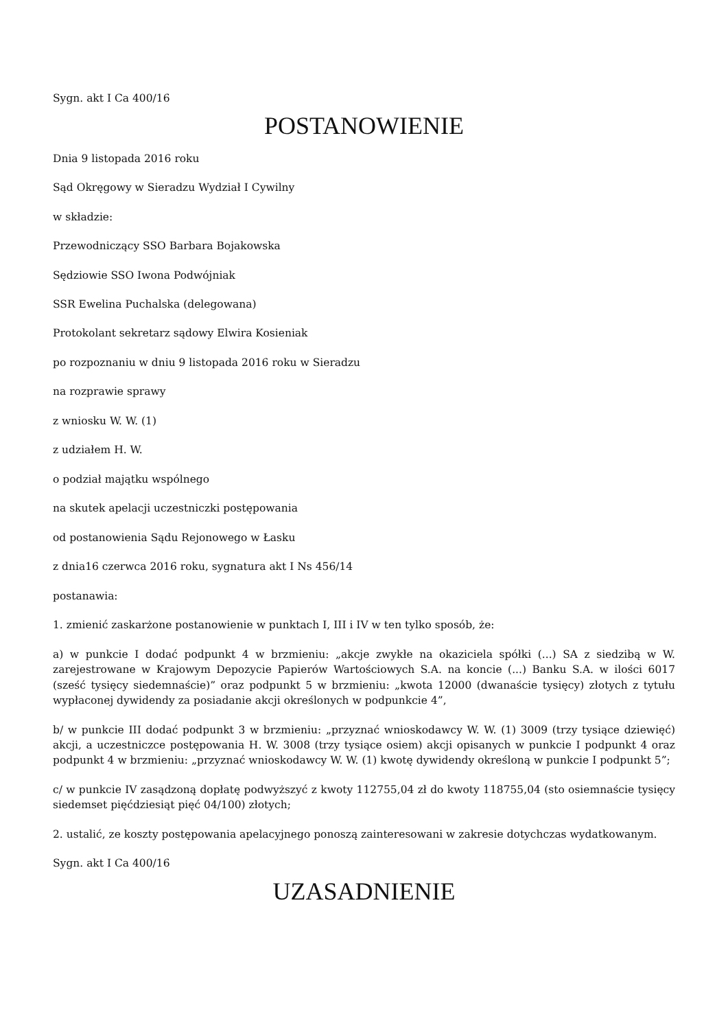Sygn. akt I Ca 400/16
POSTANOWIENIE
Dnia 9 listopada 2016 roku
Sąd Okręgowy w Sieradzu Wydział I Cywilny
w składzie:
Przewodniczący SSO Barbara Bojakowska
Sędziowie SSO Iwona Podwójniak
SSR Ewelina Puchalska (delegowana)
Protokolant sekretarz sądowy Elwira Kosieniak
po rozpoznaniu w dniu 9 listopada 2016 roku w Sieradzu
na rozprawie sprawy
z wniosku W. W. (1)
z udziałem H. W.
o podział majątku wspólnego
na skutek apelacji uczestniczki postępowania
od postanowienia Sądu Rejonowego w Łasku
z dnia16 czerwca 2016 roku, sygnatura akt I Ns 456/14
postanawia:
1. zmienić zaskarżone postanowienie w punktach I, III i IV w ten tylko sposób, że:
a) w punkcie I dodać podpunkt 4 w brzmieniu: „akcje zwykłe na okaziciela spółki (...) SA z siedzibą w W. zarejestrowane w Krajowym Depozycie Papierów Wartościowych S.A. na koncie (...) Banku S.A. w ilości 6017 (sześć tysięcy siedemnaście)” oraz podpunkt 5 w brzmieniu: „kwota 12000 (dwanaście tysięcy) złotych z tytułu wypłaconej dywidendy za posiadanie akcji określonych w podpunkcie 4”,
b/ w punkcie III dodać podpunkt 3 w brzmieniu: „przyznać wnioskodawcy W. W. (1) 3009 (trzy tysiące dziewięć) akcji, a uczestniczce postępowania H. W. 3008 (trzy tysiące osiem) akcji opisanych w punkcie I podpunkt 4 oraz podpunkt 4 w brzmieniu: „przyznać wnioskodawcy W. W. (1) kwotę dywidendy określoną w punkcie I podpunkt 5”;
c/ w punkcie IV zasądzoną dopłatę podwyższyć z kwoty 112755,04 zł do kwoty 118755,04 (sto osiemnaście tysięcy siedemset pięćdziesiąt pięć 04/100) złotych;
2. ustalić, ze koszty postępowania apelacyjnego ponoszą zainteresowani w zakresie dotychczas wydatkowanym.
Sygn. akt I Ca 400/16
UZASADNIENIE